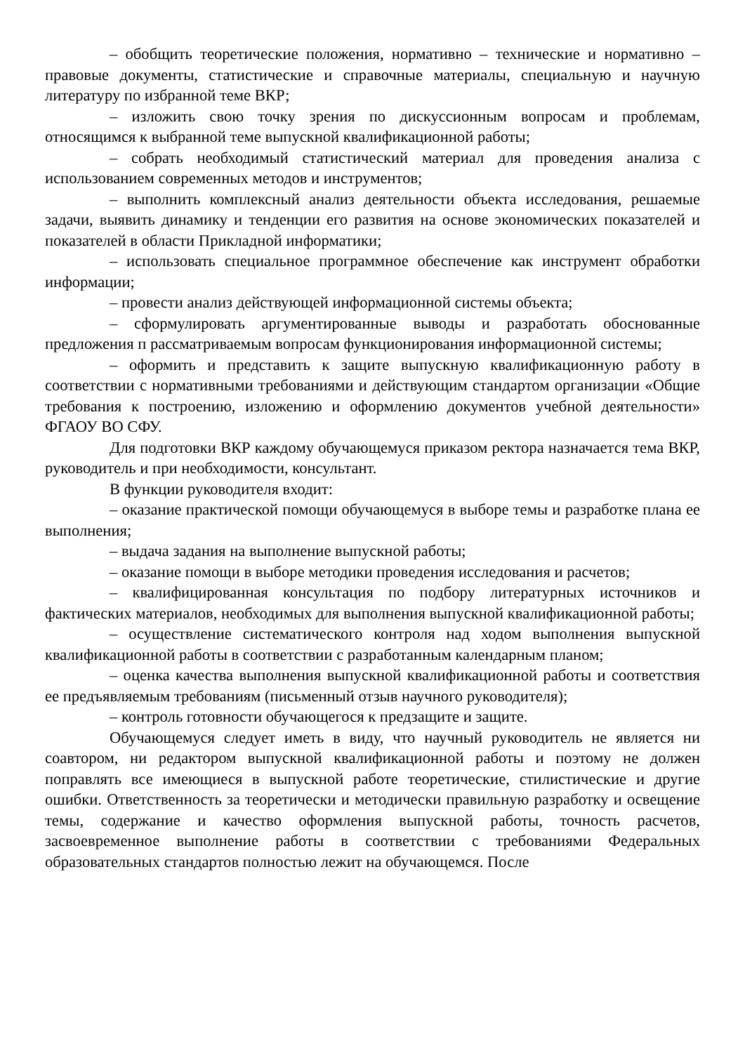– обобщить теоретические положения, нормативно – технические и нормативно – правовые документы, статистические и справочные материалы, специальную и научную литературу по избранной теме ВКР;
– изложить свою точку зрения по дискуссионным вопросам и проблемам, относящимся к выбранной теме выпускной квалификационной работы;
– собрать необходимый статистический материал для проведения анализа с использованием современных методов и инструментов;
– выполнить комплексный анализ деятельности объекта исследования, решаемые задачи, выявить динамику и тенденции его развития на основе экономических показателей и показателей в области Прикладной информатики;
– использовать специальное программное обеспечение как инструмент обработки информации;
– провести анализ действующей информационной системы объекта;
– сформулировать аргументированные выводы и разработать обоснованные предложения п рассматриваемым вопросам функционирования информационной системы;
– оформить и представить к защите выпускную квалификационную работу в соответствии с нормативными требованиями и действующим стандартом организации «Общие требования к построению, изложению и оформлению документов учебной деятельности» ФГАОУ ВО СФУ.
Для подготовки ВКР каждому обучающемуся приказом ректора назначается тема ВКР, руководитель и при необходимости, консультант.
В функции руководителя входит:
– оказание практической помощи обучающемуся в выборе темы и разработке плана ее выполнения;
– выдача задания на выполнение выпускной работы;
– оказание помощи в выборе методики проведения исследования и расчетов;
– квалифицированная консультация по подбору литературных источников и фактических материалов, необходимых для выполнения выпускной квалификационной работы;
– осуществление систематического контроля над ходом выполнения выпускной квалификационной работы в соответствии с разработанным календарным планом;
– оценка качества выполнения выпускной квалификационной работы и соответствия ее предъявляемым требованиям (письменный отзыв научного руководителя);
– контроль готовности обучающегося к предзащите и защите.
Обучающемуся следует иметь в виду, что научный руководитель не является ни соавтором, ни редактором выпускной квалификационной работы и поэтому не должен поправлять все имеющиеся в выпускной работе теоретические, стилистические и другие ошибки. Ответственность за теоретически и методически правильную разработку и освещение темы, содержание и качество оформления выпускной работы, точность расчетов, засвоевременное выполнение работы в соответствии с требованиями Федеральных образовательных стандартов полностью лежит на обучающемся. После